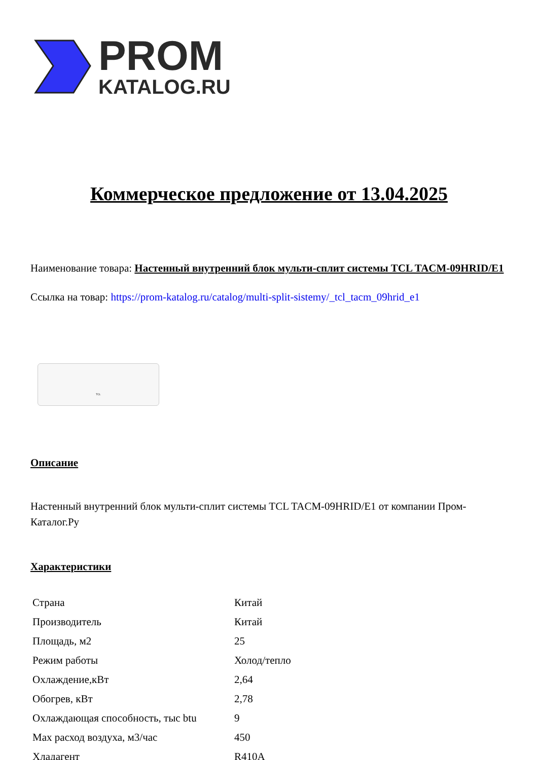PROM
KATALOG.RU
Коммерческое предложение от 13.04.2025
Наименование товара: Настенный внутренний блок мульти-сплит системы TCL TACM-09HRID/E1
Ссылка на товар: https://prom-katalog.ru/catalog/multi-split-sistemy/_tcl_tacm_09hrid_e1
TCL
Описание
Настенный внутренний блок мульти-сплит системы TCL TACM-09HRID/E1 от компании Пром-Каталог.Ру
Характеристики
| Страна | Китай |
| Производитель | Китай |
| Площадь, м2 | 25 |
| Режим работы | Холод/тепло |
| Охлаждение,кВт | 2,64 |
| Обогрев, кВт | 2,78 |
| Охлаждающая способность, тыс btu | 9 |
| Max расход воздуха, м3/час | 450 |
| Хладагент | R410A |